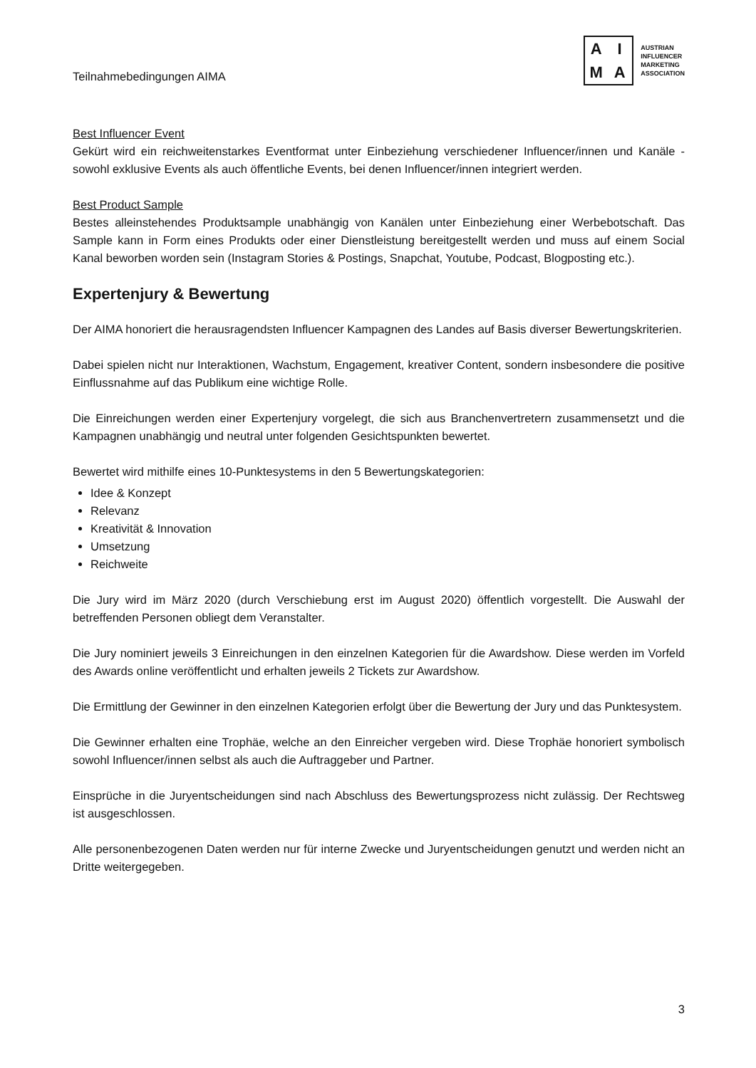Teilnahmebedingungen AIMA
AIMA
AUSTRIAN
INFLUENCER
MARKETING
ASSOCIATION
Best Influencer Event
Gekürt wird ein reichweitenstarkes Eventformat unter Einbeziehung verschiedener Influencer/innen und Kanäle - sowohl exklusive Events als auch öffentliche Events, bei denen Influencer/innen integriert werden.
Best Product Sample
Bestes alleinstehendes Produktsample unabhängig von Kanälen unter Einbeziehung einer Werbebotschaft. Das Sample kann in Form eines Produkts oder einer Dienstleistung bereitgestellt werden und muss auf einem Social Kanal beworben worden sein (Instagram Stories & Postings, Snapchat, Youtube, Podcast, Blogposting etc.).
Expertenjury & Bewertung
Der AIMA honoriert die herausragendsten Influencer Kampagnen des Landes auf Basis diverser Bewertungskriterien.
Dabei spielen nicht nur Interaktionen, Wachstum, Engagement, kreativer Content, sondern insbesondere die positive Einflussnahme auf das Publikum eine wichtige Rolle.
Die Einreichungen werden einer Expertenjury vorgelegt, die sich aus Branchenvertretern zusammensetzt und die Kampagnen unabhängig und neutral unter folgenden Gesichtspunkten bewertet.
Bewertet wird mithilfe eines 10-Punktesystems in den 5 Bewertungskategorien:
Idee & Konzept
Relevanz
Kreativität & Innovation
Umsetzung
Reichweite
Die Jury wird im März 2020 (durch Verschiebung erst im August 2020) öffentlich vorgestellt. Die Auswahl der betreffenden Personen obliegt dem Veranstalter.
Die Jury nominiert jeweils 3 Einreichungen in den einzelnen Kategorien für die Awardshow. Diese werden im Vorfeld des Awards online veröffentlicht und erhalten jeweils 2 Tickets zur Awardshow.
Die Ermittlung der Gewinner in den einzelnen Kategorien erfolgt über die Bewertung der Jury und das Punktesystem.
Die Gewinner erhalten eine Trophäe, welche an den Einreicher vergeben wird. Diese Trophäe honoriert symbolisch sowohl Influencer/innen selbst als auch die Auftraggeber und Partner.
Einsprüche in die Juryentscheidungen sind nach Abschluss des Bewertungsprozess nicht zulässig. Der Rechtsweg ist ausgeschlossen.
Alle personenbezogenen Daten werden nur für interne Zwecke und Juryentscheidungen genutzt und werden nicht an Dritte weitergegeben.
3